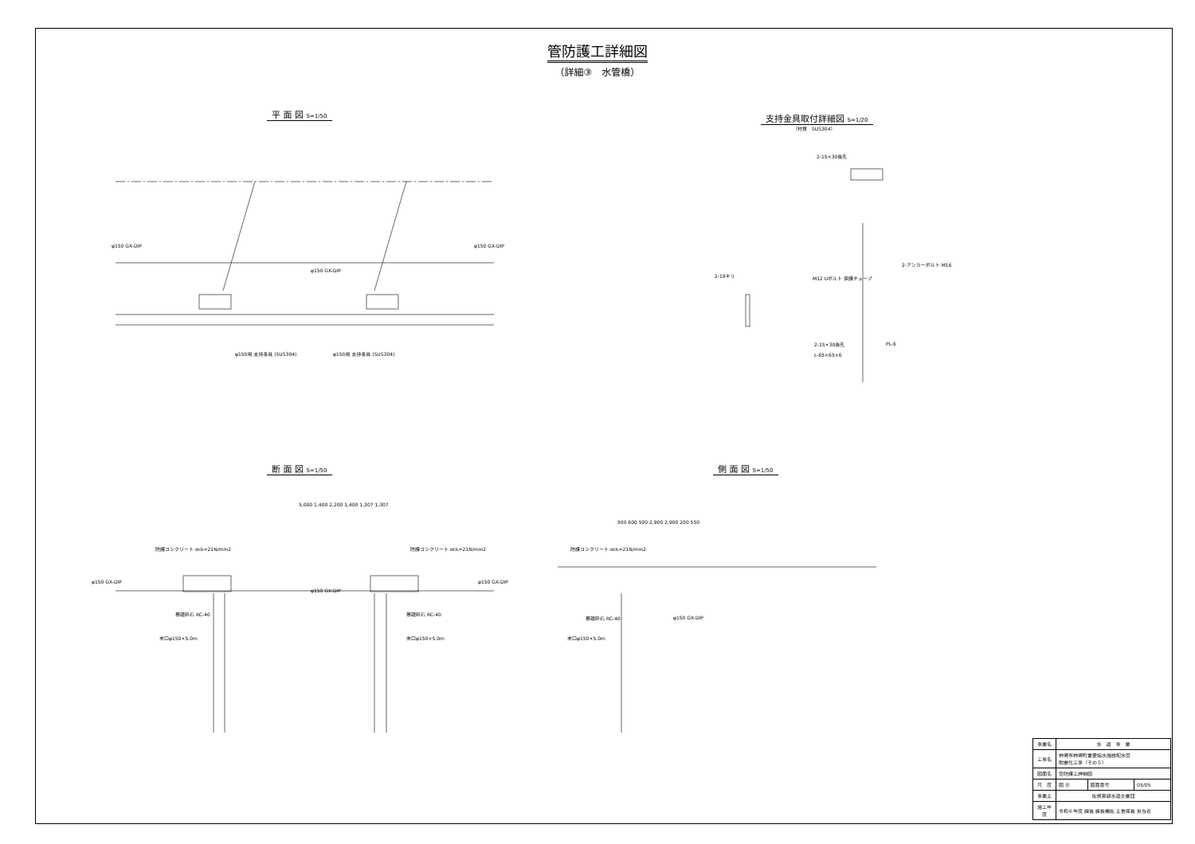管防護工詳細図
（詳細③　水管橋）
平 面 図 S=1/50 支持金具取付詳細図 S=1/20
（材質　SUS304）
断 面 図 S=1/50 側 面 図 S=1/50
φ150 GX-DIP φ150 GX-DIP
φ150 GX-DIP
φ150用 支持金具 (SUS304) φ150用 支持金具 (SUS304)
2-15×30長孔
2-アンカーボルト M16
M12 Uボルト 保護チューブ
2-19キリ
2-15×30長孔 PL-6
L-65×65×6
防護コンクリート σck=21N/mm2 防護コンクリート σck=21N/mm2 防護コンクリート σck=21N/mm2
φ150 GX-DIP φ150 GX-DIP
φ150 GX-DIP
φ150 GX-DIP
基礎砕石 RC-40 基礎砕石 RC-40
基礎砕石 RC-40
末口φ150×5.0m 末口φ150×5.0m 末口φ150×5.0m
5,000 1,400 2,200 1,400 1,307 1,307
500 600 500 2,900 2,900 200 550
| 事業名 | 水 道 事 業 | | |
| 工事名 | 神埼市神埼町重要給水施設配水管 耐震化工事（その５） | | |
| 図面名 | 管防護工詳細図 | | |
| 尺 度 | 図 示 | 図面番号 | 05/05 |
| 事業主 | 佐賀東部水道企業団 | | |
| 施工年度 | 令和６年度 課長 課長補佐 主査係長 担当者 | | |